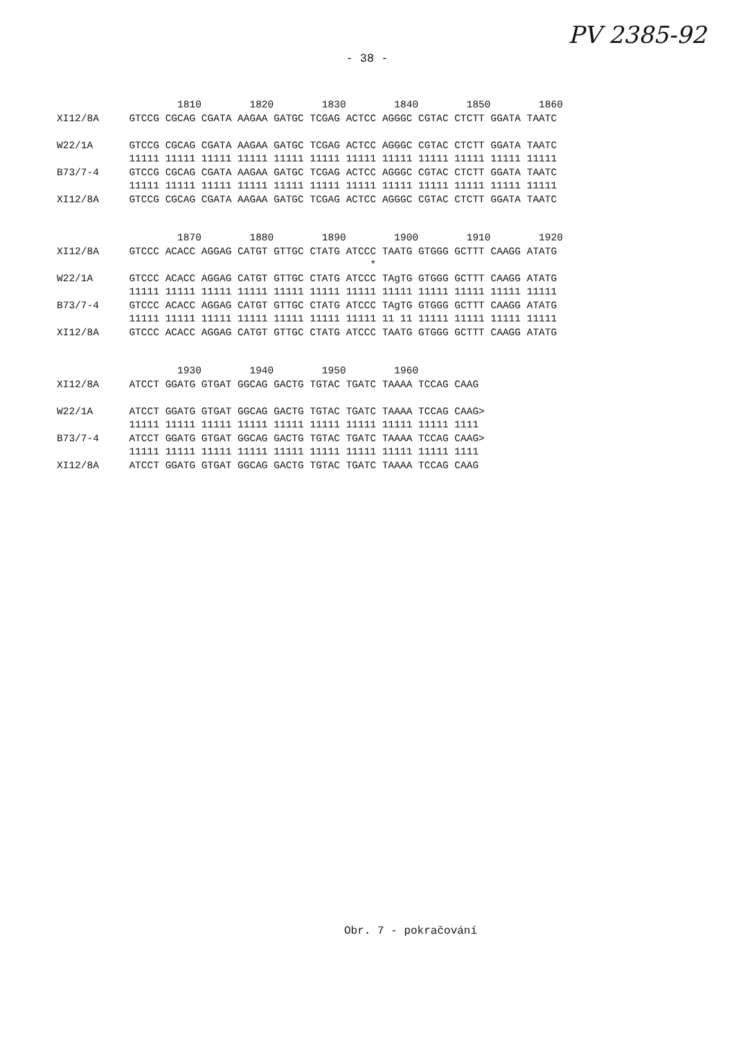PV 2385-92
- 38 -
1810 1820 1830 1840 1850 1860 XI12/8A GTCCG CGCAG CGATA AAGAA GATGC TCGAG ACTCC AGGGC CGTAC CTCTT GGATA TAATC W22/1A GTCCG CGCAG CGATA AAGAA GATGC TCGAG ACTCC AGGGC CGTAC CTCTT GGATA TAATC 11111 11111 11111 11111 11111 11111 11111 11111 11111 11111 11111 11111 B73/7-4 GTCCG CGCAG CGATA AAGAA GATGC TCGAG ACTCC AGGGC CGTAC CTCTT GGATA TAATC 11111 11111 11111 11111 11111 11111 11111 11111 11111 11111 11111 11111 XI12/8A GTCCG CGCAG CGATA AAGAA GATGC TCGAG ACTCC AGGGC CGTAC CTCTT GGATA TAATC
1870 1880 1890 1900 1910 1920 XI12/8A GTCCC ACACC AGGAG CATGT GTTGC CTATG ATCCC TAATG GTGGG GCTTT CAAGG ATATG * W22/1A GTCCC ACACC AGGAG CATGT GTTGC CTATG ATCCC TAgTG GTGGG GCTTT CAAGG ATATG 11111 11111 11111 11111 11111 11111 11111 11111 11111 11111 11111 11111 B73/7-4 GTCCC ACACC AGGAG CATGT GTTGC CTATG ATCCC TAgTG GTGGG GCTTT CAAGG ATATG 11111 11111 11111 11111 11111 11111 11111 11 11 11111 11111 11111 11111 XI12/8A GTCCC ACACC AGGAG CATGT GTTGC CTATG ATCCC TAATG GTGGG GCTTT CAAGG ATATG
1930 1940 1950 1960 XI12/8A ATCCT GGATG GTGAT GGCAG GACTG TGTAC TGATC TAAAA TCCAG CAAG W22/1A ATCCT GGATG GTGAT GGCAG GACTG TGTAC TGATC TAAAA TCCAG CAAG> 11111 11111 11111 11111 11111 11111 11111 11111 11111 1111 B73/7-4 ATCCT GGATG GTGAT GGCAG GACTG TGTAC TGATC TAAAA TCCAG CAAG> 11111 11111 11111 11111 11111 11111 11111 11111 11111 1111 XI12/8A ATCCT GGATG GTGAT GGCAG GACTG TGTAC TGATC TAAAA TCCAG CAAG
Obr. 7 - pokračování